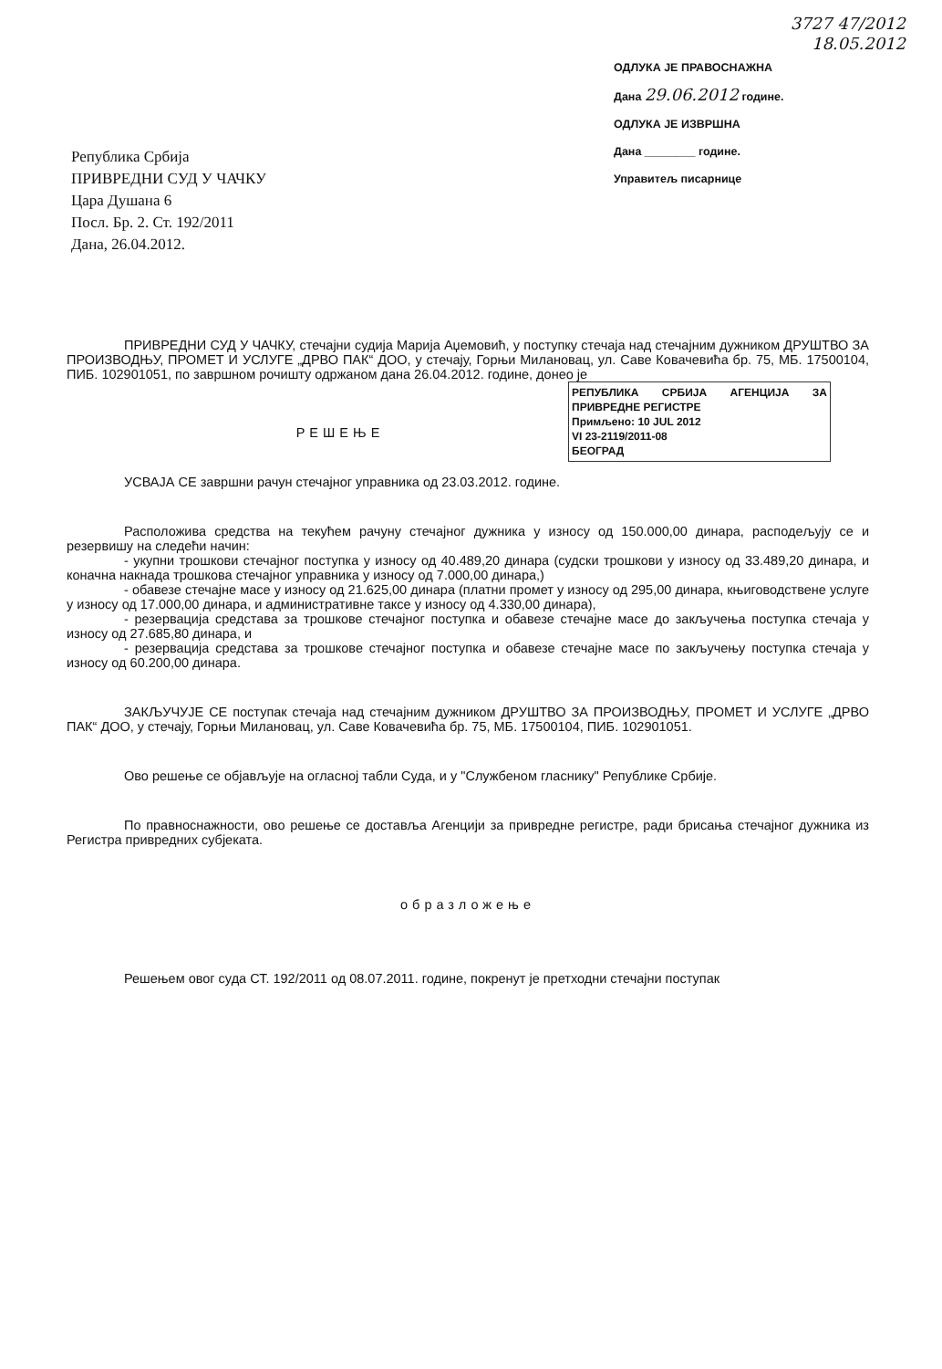Република Србија
ПРИВРЕДНИ СУД У ЧАЧКУ
Цара Душана 6
Посл. Бр. 2. Ст. 192/2011
Дана, 26.04.2012.
3727 47/2012
18.05.2012
ОДЛУКА ЈЕ ПРАВОСНАЖНА
Дана 29.06.2012 године.
ОДЛУКА ЈЕ ИЗВРШНА
Дана ________ године.
Управитељ писарнице
ПРИВРЕДНИ СУД У ЧАЧКУ, стечајни судија Марија Аџемовић, у поступку стечаја над стечајним дужником ДРУШТВО ЗА ПРОИЗВОДЊУ, ПРОМЕТ И УСЛУГЕ „ДРВО ПАК“ ДОО, у стечају, Горњи Милановац, ул. Саве Ковачевића бр. 75, МБ. 17500104, ПИБ. 102901051, по завршном рочишту одржаном дана 26.04.2012. године, донео је
РЕПУБЛИКА СРБИЈА АГЕНЦИЈА ЗА ПРИВРЕДНЕ РЕГИСТРЕ
Примљено: 10 JUL 2012
VI 23-2119/2011-08
БЕОГРАД
РЕШЕЊЕ
УСВАЈА СЕ завршни рачун стечајног управника од 23.03.2012. године.
Расположива средства на текућем рачуну стечајног дужника у износу од 150.000,00 динара, расподељују се и резервишу на следећи начин:
- укупни трошкови стечајног поступка у износу од 40.489,20 динара (судски трошкови у износу од 33.489,20 динара, и коначна накнада трошкова стечајног управника у износу од 7.000,00 динара,)
- обавезе стечајне масе у износу од 21.625,00 динара (платни промет у износу од 295,00 динара, књиговодствене услуге у износу од 17.000,00 динара, и административне таксе у износу од 4.330,00 динара),
- резервација средстава за трошкове стечајног поступка и обавезе стечајне масе до закључења поступка стечаја у износу од 27.685,80 динара, и
- резервација средстава за трошкове стечајног поступка и обавезе стечајне масе по закључењу поступка стечаја у износу од 60.200,00 динара.
ЗАКЉУЧУЈЕ СЕ поступак стечаја над стечајним дужником ДРУШТВО ЗА ПРОИЗВОДЊУ, ПРОМЕТ И УСЛУГЕ „ДРВО ПАК“ ДОО, у стечају, Горњи Милановац, ул. Саве Ковачевића бр. 75, МБ. 17500104, ПИБ. 102901051.
Ово решење се објављује на огласној табли Суда, и у "Службеном гласнику" Републике Србије.
По правноснажности, ово решење се доставља Агенцији за привредне регистре, ради брисања стечајног дужника из Регистра привредних субјеката.
образложење
Решењем овог суда СТ. 192/2011 од 08.07.2011. године, покренут је претходни стечајни поступак